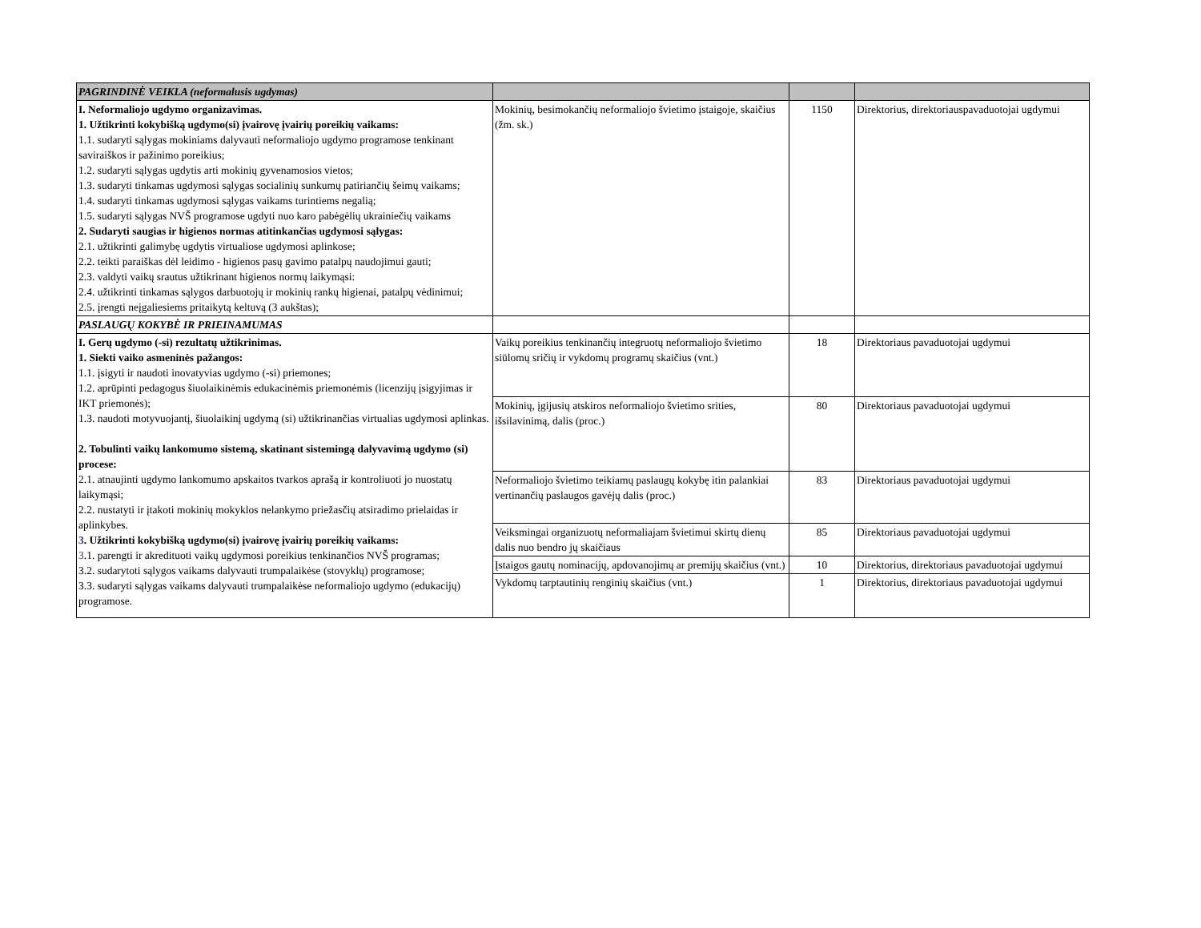| PAGRINDINĖ VEIKLA (neformalusis ugdymas) | | | |
| I. Neformaliojo ugdymo organizavimas. 1. Užtikrinti kokybišką ugdymo(si) įvairovę įvairių poreikių vaikams: 1.1. sudaryti sąlygas mokiniams dalyvauti neformaliojo ugdymo programose tenkinant saviraiškos ir pažinimo poreikius; 1.2. sudaryti sąlygas ugdytis arti mokinių gyvenamosios vietos; 1.3. sudaryti tinkamas ugdymosi sąlygas socialinių sunkumų patiriančių šeimų vaikams; 1.4. sudaryti tinkamas ugdymosi sąlygas vaikams turintiems negalią; 1.5. sudaryti sąlygas NVŠ programose ugdyti nuo karo pabėgėlių ukrainiečių vaikams 2. Sudaryti saugias ir higienos normas atitinkančias ugdymosi sąlygas: 2.1. užtikrinti galimybę ugdytis virtualiose ugdymosi aplinkose; 2.2. teikti paraiškas dėl leidimo - higienos pasų gavimo patalpų naudojimui gauti; 2.3. valdyti vaikų srautus užtikrinant higienos normų laikymąsi: 2.4. užtikrinti tinkamas sąlygos darbuotojų ir mokinių rankų higienai, patalpų vėdinimui; 2.5. įrengti neįgaliesiems pritaikytą keltuvą (3 aukštas); | Mokinių, besimokančių neformaliojo švietimo įstaigoje, skaičius (žm. sk.) | 1150 | Direktorius, direktoriauspavaduotojai ugdymui |
| PASLAUGŲ KOKYBĖ IR PRIEINAMUMAS | | | |
| I. Gerų ugdymo (-si) rezultatų užtikrinimas. 1. Siekti vaiko asmeninės pažangos: 1.1. įsigyti ir naudoti inovatyvias ugdymo (-si) priemones; 1.2. aprūpinti pedagogus šiuolaikinėmis edukacinėmis priemonėmis (licenzijų įsigyjimas ir IKT priemonės); 1.3. naudoti motyvuojantį, šiuolaikinį ugdymą (si) užtikrinančias virtualias ugdymosi aplinkas. 2. Tobulinti vaikų lankomumo sistemą, skatinant sistemingą dalyvavimą ugdymo (si) procese: 2.1. atnaujinti ugdymo lankomumo apskaitos tvarkos aprašą ir kontroliuoti jo nuostatų laikymąsi; 2.2. nustatyti ir įtakoti mokinių mokyklos nelankymo priežasčių atsiradimo prielaidas ir aplinkybes. 3 . Užtikrinti kokybišką ugdymo(si) įvairovę įvairių poreikių vaikams: 3 .1. parengti ir akredituoti vaikų ugdymosi poreikius tenkinančios NVŠ programas; 3.2. sudarytoti sąlygos vaikams dalyvauti trumpalaikėse (stovyklų) programose; 3.3. sudaryti sąlygas vaikams dalyvauti trumpalaikėse neformaliojo ugdymo (edukacijų) programose. | Vaikų poreikius tenkinančių integruotų neformaliojo švietimo siūlomų sričių ir vykdomų programų skaičius (vnt.) | 18 | Direktoriaus pavaduotojai ugdymui |
| | Mokinių, įgijusių atskiros neformaliojo švietimo srities, išsilavinimą, dalis (proc.) | 80 | Direktoriaus pavaduotojai ugdymui |
| | Neformaliojo švietimo teikiamų paslaugų kokybę itin palankiai vertinančių paslaugos gavėjų dalis (proc.) | 83 | Direktoriaus pavaduotojai ugdymui |
| | Veiksmingai organizuotų neformaliajam švietimui skirtų dienų dalis nuo bendro jų skaičiaus | 85 | Direktoriaus pavaduotojai ugdymui |
| | Įstaigos gautų nominacijų, apdovanojimų ar premijų skaičius (vnt.) | 10 | Direktorius, direktoriaus pavaduotojai ugdymui |
| | Vykdomų tarptautinių renginių skaičius (vnt.) | 1 | Direktorius, direktoriaus pavaduotojai ugdymui |